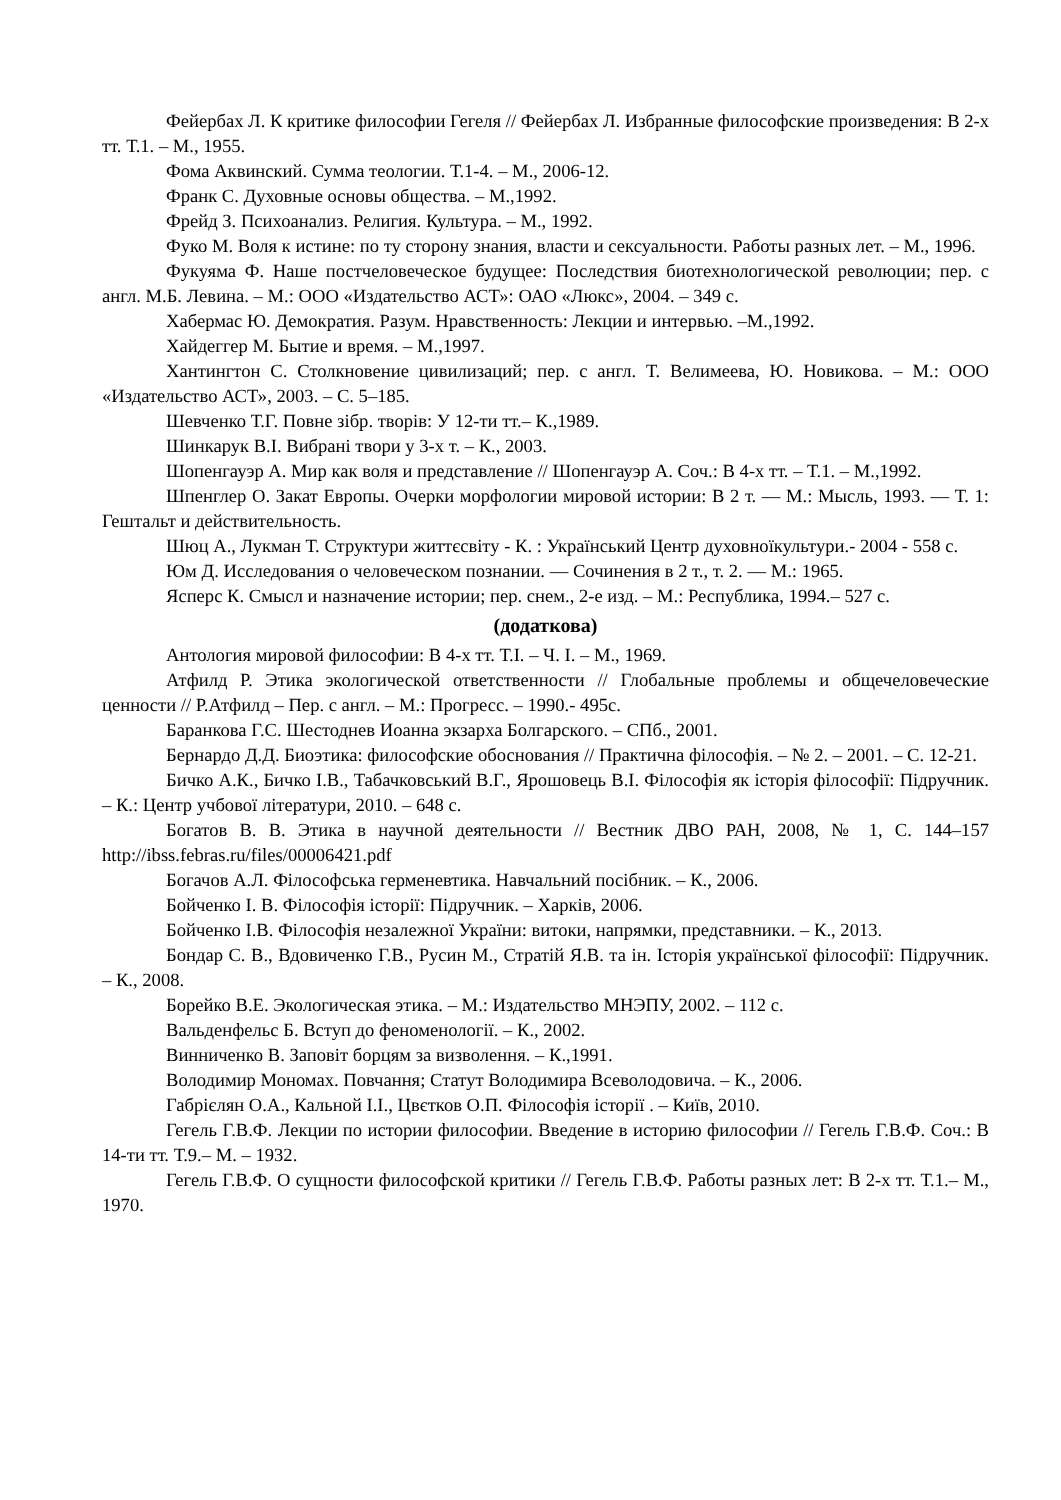Фейербах Л. К критике философии Гегеля // Фейербах Л. Избранные философские произведения: В 2-х тт. Т.1. – М., 1955.
Фома Аквинский. Сумма теологии. Т.1-4. – М., 2006-12.
Франк С. Духовные основы общества. – М.,1992.
Фрейд З. Психоанализ. Религия. Культура. – М., 1992.
Фуко М. Воля к истине: по ту сторону знания, власти и сексуальности. Работы разных лет. – М., 1996.
Фукуяма Ф. Наше постчеловеческое будущее: Последствия биотехнологической революции; пер. с англ. М.Б. Левина. – М.: ООО «Издательство АСТ»: ОАО «Люкс», 2004. – 349 с.
Хабермас Ю. Демократия. Разум. Нравственность: Лекции и интервью. –М.,1992.
Хайдеггер М. Бытие и время. – М.,1997.
Хантингтон С. Столкновение цивилизаций; пер. с англ. Т. Велимеева, Ю. Новикова. – М.: ООО «Издательство АСТ», 2003. – С. 5–185.
Шевченко Т.Г. Повне зібр. творів: У 12-ти тт.– К.,1989.
Шинкарук В.І. Вибрані твори у 3-х т. – К., 2003.
Шопенгауэр А. Мир как воля и представление // Шопенгауэр А. Соч.: В 4-х тт. – Т.1. – М.,1992.
Шпенглер О. Закат Европы. Очерки морфологии мировой истории: В 2 т. — М.: Мысль, 1993. — Т. 1: Гештальт и действительность.
Шюц А., Лукман Т. Структури життєсвіту - К. : Український Центр духовноїкультури.- 2004 - 558 с.
Юм Д. Исследования о человеческом познании. — Сочинения в 2 т., т. 2. — М.: 1965.
Ясперс К. Смысл и назначение истории; пер. снем., 2-е изд. – М.: Республика, 1994.– 527 с.
(додаткова)
Антология мировой философии: В 4-х тт. Т.I. – Ч. I. – М., 1969.
Атфилд Р. Этика экологической ответственности // Глобальные проблемы и общечеловеческие ценности // Р.Атфилд – Пер. с англ. – М.: Прогресс. – 1990.- 495с.
Баранкова Г.С. Шестоднев Иоанна экзарха Болгарского. – СПб., 2001.
Бернардо Д.Д. Биоэтика: философские обоснования // Практична філософія. – № 2. – 2001. – С. 12-21.
Бичко А.К., Бичко І.В., Табачковський В.Г., Ярошовець В.І. Філософія як історія філософії: Підручник. – К.: Центр учбової літератури, 2010. – 648 с.
Богатов В. В. Этика в научной деятельности // Вестник ДВО РАН, 2008, № 1, С. 144–157 http://ibss.febras.ru/files/00006421.pdf
Богачов А.Л. Філософська герменевтика. Навчальний посібник. – К., 2006.
Бойченко І. В. Філософія історії: Підручник. – Харків, 2006.
Бойченко І.В. Філософія незалежної України: витоки, напрямки, представники. – К., 2013.
Бондар С. В., Вдовиченко Г.В., Русин М., Стратій Я.В. та ін. Історія української філософії: Підручник. – К., 2008.
Борейко В.Е. Экологическая этика. – М.: Издательство МНЭПУ, 2002. – 112 с.
Вальденфельс Б. Вступ до феноменології. – К., 2002.
Винниченко В. Заповіт борцям за визволення. – К.,1991.
Володимир Мономах. Повчання; Статут Володимира Всеволодовича. – К., 2006.
Габрієлян О.А., Кальной І.І., Цвєтков О.П. Філософія історії . – Київ, 2010.
Гегель Г.В.Ф. Лекции по истории философии. Введение в историю философии // Гегель Г.В.Ф. Соч.: В 14-ти тт. Т.9.– М. – 1932.
Гегель Г.В.Ф. О сущности философской критики // Гегель Г.В.Ф. Работы разных лет: В 2-х тт. Т.1.– М., 1970.